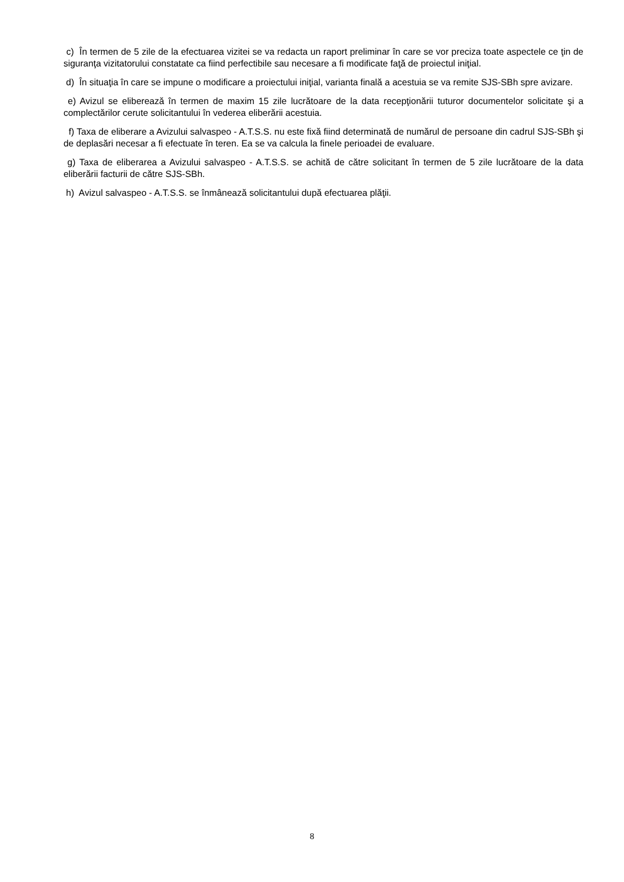c) În termen de 5 zile de la efectuarea vizitei se va redacta un raport preliminar în care se vor preciza toate aspectele ce ţin de siguranţa vizitatorului constatate ca fiind perfectibile sau necesare a fi modificate faţă de proiectul iniţial.
d) În situaţia în care se impune o modificare a proiectului iniţial, varianta finală a acestuia se va remite SJS-SBh spre avizare.
e) Avizul se eliberează în termen de maxim 15 zile lucrătoare de la data recepţionării tuturor documentelor solicitate şi a complectărilor cerute solicitantului în vederea eliberării acestuia.
f) Taxa de eliberare a Avizului salvaspeo - A.T.S.S. nu este fixă fiind determinată de numărul de persoane din cadrul SJS-SBh şi de deplasări necesar a fi efectuate în teren. Ea se va calcula la finele perioadei de evaluare.
g) Taxa de eliberarea a Avizului salvaspeo - A.T.S.S. se achită de către solicitant în termen de 5 zile lucrătoare de la data eliberării facturii de către SJS-SBh.
h) Avizul salvaspeo - A.T.S.S. se înmânează solicitantului după efectuarea plăţii.
8